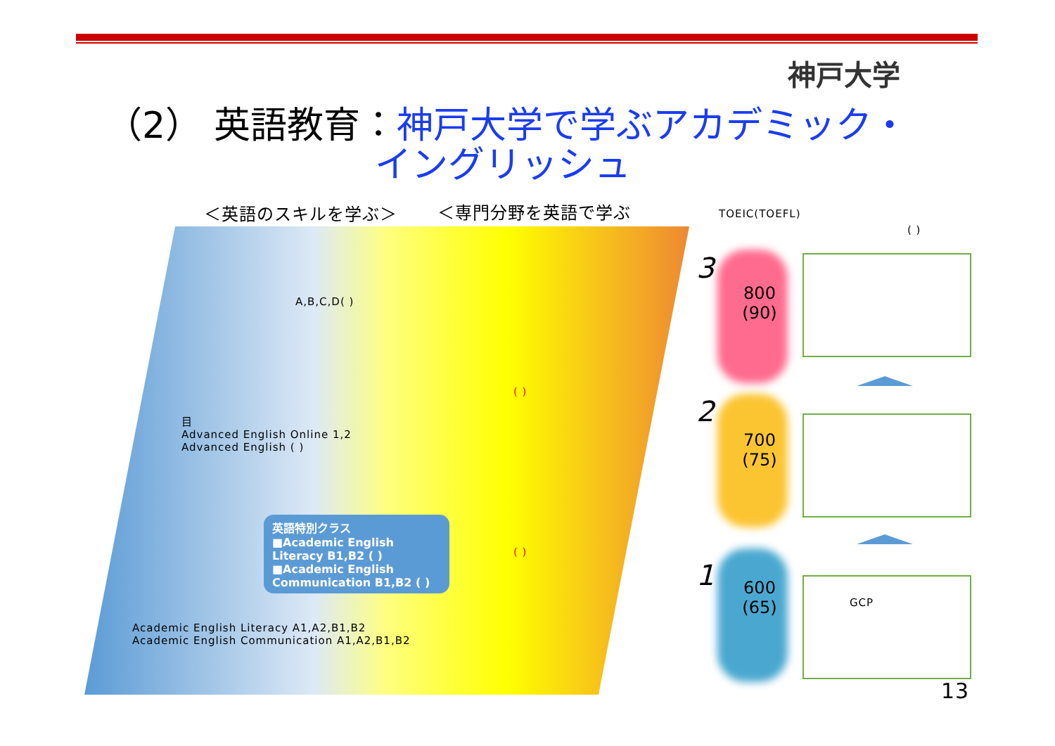神戸大学
（2） 英語教育：神戸大学で学ぶアカデミック・
イングリッシュ
＜英語のスキルを学ぶ＞ ＜専門分野を英語で学ぶ TOEIC(TOEFL)
( )
A,B,C,D( )
( )
( )
目
Advanced English Online 1,2
Advanced English ( )
英語特別クラス
■Academic English Literacy B1,B2 ( )
■Academic English Communication B1,B2 ( )
Academic English Literacy A1,A2,B1,B2
Academic English Communication A1,A2,B1,B2
3
800
(90)
2
700
(75)
1
600
(65)
GCP
13